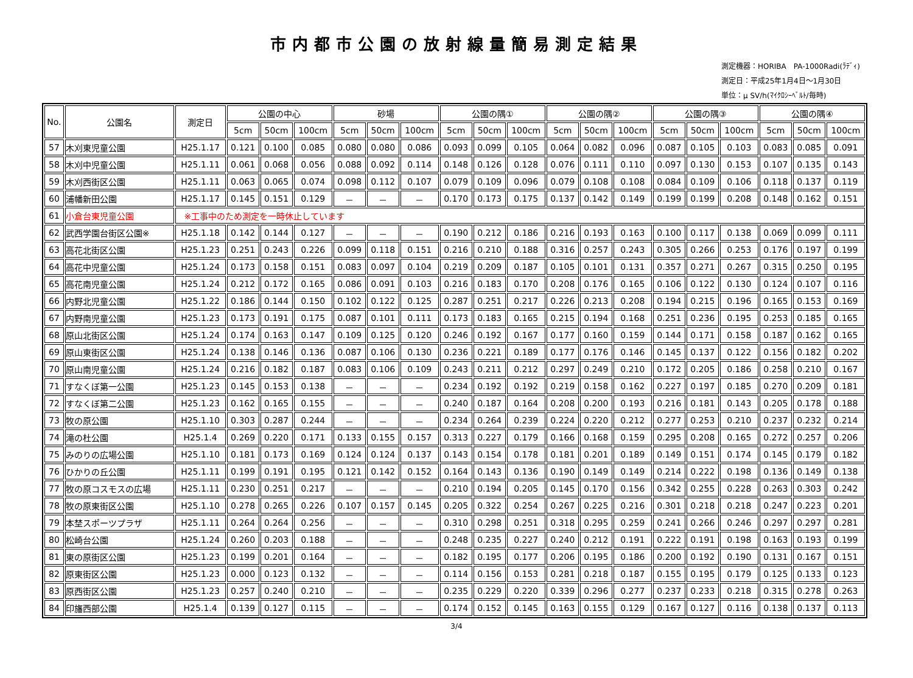市内都市公園の放射線量簡易測定結果
測定機器：HORIBA　PA-1000Radi(ﾗﾃﾞｨ)
測定日：平成25年1月4日～1月30日
単位：μ SV/h(ﾏｲｸﾛｼｰﾍﾞﾙﾄ/毎時)
| No. | 公園名 | 測定日 | 公園の中心 | | | 砂場 | | | 公園の隅① | | | 公園の隅② | | | 公園の隅③ | | | 公園の隅④ | | |
| --- | --- | --- | --- | --- | --- | --- | --- | --- | --- | --- | --- | --- | --- | --- | --- | --- | --- | --- | --- | --- |
| | | | 5cm | 50cm | 100cm | 5cm | 50cm | 100cm | 5cm | 50cm | 100cm | 5cm | 50cm | 100cm | 5cm | 50cm | 100cm | 5cm | 50cm | 100cm |
| 57 | 木刈東児童公園 | H25.1.17 | 0.121 | 0.100 | 0.085 | 0.080 | 0.080 | 0.086 | 0.093 | 0.099 | 0.105 | 0.064 | 0.082 | 0.096 | 0.087 | 0.105 | 0.103 | 0.083 | 0.085 | 0.091 |
| 58 | 木刈中児童公園 | H25.1.11 | 0.061 | 0.068 | 0.056 | 0.088 | 0.092 | 0.114 | 0.148 | 0.126 | 0.128 | 0.076 | 0.111 | 0.110 | 0.097 | 0.130 | 0.153 | 0.107 | 0.135 | 0.143 |
| 59 | 木刈西街区公園 | H25.1.11 | 0.063 | 0.065 | 0.074 | 0.098 | 0.112 | 0.107 | 0.079 | 0.109 | 0.096 | 0.079 | 0.108 | 0.108 | 0.084 | 0.109 | 0.106 | 0.118 | 0.137 | 0.119 |
| 60 | 浦幡新田公園 | H25.1.17 | 0.145 | 0.151 | 0.129 | － | － | － | 0.170 | 0.173 | 0.175 | 0.137 | 0.142 | 0.149 | 0.199 | 0.199 | 0.208 | 0.148 | 0.162 | 0.151 |
| 61 | 小倉台東児童公園 | ※工事中のため測定を一時休止しています | | | | | | | | | | | | | | | | | | |
| 62 | 武西学園台街区公園※ | H25.1.18 | 0.142 | 0.144 | 0.127 | － | － | － | 0.190 | 0.212 | 0.186 | 0.216 | 0.193 | 0.163 | 0.100 | 0.117 | 0.138 | 0.069 | 0.099 | 0.111 |
| 63 | 高花北街区公園 | H25.1.23 | 0.251 | 0.243 | 0.226 | 0.099 | 0.118 | 0.151 | 0.216 | 0.210 | 0.188 | 0.316 | 0.257 | 0.243 | 0.305 | 0.266 | 0.253 | 0.176 | 0.197 | 0.199 |
| 64 | 高花中児童公園 | H25.1.24 | 0.173 | 0.158 | 0.151 | 0.083 | 0.097 | 0.104 | 0.219 | 0.209 | 0.187 | 0.105 | 0.101 | 0.131 | 0.357 | 0.271 | 0.267 | 0.315 | 0.250 | 0.195 |
| 65 | 高花南児童公園 | H25.1.24 | 0.212 | 0.172 | 0.165 | 0.086 | 0.091 | 0.103 | 0.216 | 0.183 | 0.170 | 0.208 | 0.176 | 0.165 | 0.106 | 0.122 | 0.130 | 0.124 | 0.107 | 0.116 |
| 66 | 内野北児童公園 | H25.1.22 | 0.186 | 0.144 | 0.150 | 0.102 | 0.122 | 0.125 | 0.287 | 0.251 | 0.217 | 0.226 | 0.213 | 0.208 | 0.194 | 0.215 | 0.196 | 0.165 | 0.153 | 0.169 |
| 67 | 内野南児童公園 | H25.1.23 | 0.173 | 0.191 | 0.175 | 0.087 | 0.101 | 0.111 | 0.173 | 0.183 | 0.165 | 0.215 | 0.194 | 0.168 | 0.251 | 0.236 | 0.195 | 0.253 | 0.185 | 0.165 |
| 68 | 原山北街区公園 | H25.1.24 | 0.174 | 0.163 | 0.147 | 0.109 | 0.125 | 0.120 | 0.246 | 0.192 | 0.167 | 0.177 | 0.160 | 0.159 | 0.144 | 0.171 | 0.158 | 0.187 | 0.162 | 0.165 |
| 69 | 原山東街区公園 | H25.1.24 | 0.138 | 0.146 | 0.136 | 0.087 | 0.106 | 0.130 | 0.236 | 0.221 | 0.189 | 0.177 | 0.176 | 0.146 | 0.145 | 0.137 | 0.122 | 0.156 | 0.182 | 0.202 |
| 70 | 原山南児童公園 | H25.1.24 | 0.216 | 0.182 | 0.187 | 0.083 | 0.106 | 0.109 | 0.243 | 0.211 | 0.212 | 0.297 | 0.249 | 0.210 | 0.172 | 0.205 | 0.186 | 0.258 | 0.210 | 0.167 |
| 71 | すなくぼ第一公園 | H25.1.23 | 0.145 | 0.153 | 0.138 | － | － | － | 0.234 | 0.192 | 0.192 | 0.219 | 0.158 | 0.162 | 0.227 | 0.197 | 0.185 | 0.270 | 0.209 | 0.181 |
| 72 | すなくぼ第二公園 | H25.1.23 | 0.162 | 0.165 | 0.155 | － | － | － | 0.240 | 0.187 | 0.164 | 0.208 | 0.200 | 0.193 | 0.216 | 0.181 | 0.143 | 0.205 | 0.178 | 0.188 |
| 73 | 牧の原公園 | H25.1.10 | 0.303 | 0.287 | 0.244 | － | － | － | 0.234 | 0.264 | 0.239 | 0.224 | 0.220 | 0.212 | 0.277 | 0.253 | 0.210 | 0.237 | 0.232 | 0.214 |
| 74 | 滝の杜公園 | H25.1.4 | 0.269 | 0.220 | 0.171 | 0.133 | 0.155 | 0.157 | 0.313 | 0.227 | 0.179 | 0.166 | 0.168 | 0.159 | 0.295 | 0.208 | 0.165 | 0.272 | 0.257 | 0.206 |
| 75 | みのりの広場公園 | H25.1.10 | 0.181 | 0.173 | 0.169 | 0.124 | 0.124 | 0.137 | 0.143 | 0.154 | 0.178 | 0.181 | 0.201 | 0.189 | 0.149 | 0.151 | 0.174 | 0.145 | 0.179 | 0.182 |
| 76 | ひかりの丘公園 | H25.1.11 | 0.199 | 0.191 | 0.195 | 0.121 | 0.142 | 0.152 | 0.164 | 0.143 | 0.136 | 0.190 | 0.149 | 0.149 | 0.214 | 0.222 | 0.198 | 0.136 | 0.149 | 0.138 |
| 77 | 牧の原コスモスの広場 | H25.1.11 | 0.230 | 0.251 | 0.217 | － | － | － | 0.210 | 0.194 | 0.205 | 0.145 | 0.170 | 0.156 | 0.342 | 0.255 | 0.228 | 0.263 | 0.303 | 0.242 |
| 78 | 牧の原東街区公園 | H25.1.10 | 0.278 | 0.265 | 0.226 | 0.107 | 0.157 | 0.145 | 0.205 | 0.322 | 0.254 | 0.267 | 0.225 | 0.216 | 0.301 | 0.218 | 0.218 | 0.247 | 0.223 | 0.201 |
| 79 | 本埜スポーツプラザ | H25.1.11 | 0.264 | 0.264 | 0.256 | － | － | － | 0.310 | 0.298 | 0.251 | 0.318 | 0.295 | 0.259 | 0.241 | 0.266 | 0.246 | 0.297 | 0.297 | 0.281 |
| 80 | 松崎台公園 | H25.1.24 | 0.260 | 0.203 | 0.188 | － | － | － | 0.248 | 0.235 | 0.227 | 0.240 | 0.212 | 0.191 | 0.222 | 0.191 | 0.198 | 0.163 | 0.193 | 0.199 |
| 81 | 東の原街区公園 | H25.1.23 | 0.199 | 0.201 | 0.164 | － | － | － | 0.182 | 0.195 | 0.177 | 0.206 | 0.195 | 0.186 | 0.200 | 0.192 | 0.190 | 0.131 | 0.167 | 0.151 |
| 82 | 原東街区公園 | H25.1.23 | 0.000 | 0.123 | 0.132 | － | － | － | 0.114 | 0.156 | 0.153 | 0.281 | 0.218 | 0.187 | 0.155 | 0.195 | 0.179 | 0.125 | 0.133 | 0.123 |
| 83 | 原西街区公園 | H25.1.23 | 0.257 | 0.240 | 0.210 | － | － | － | 0.235 | 0.229 | 0.220 | 0.339 | 0.296 | 0.277 | 0.237 | 0.233 | 0.218 | 0.315 | 0.278 | 0.263 |
| 84 | 印旛西部公園 | H25.1.4 | 0.139 | 0.127 | 0.115 | － | － | － | 0.174 | 0.152 | 0.145 | 0.163 | 0.155 | 0.129 | 0.167 | 0.127 | 0.116 | 0.138 | 0.137 | 0.113 |
3/4